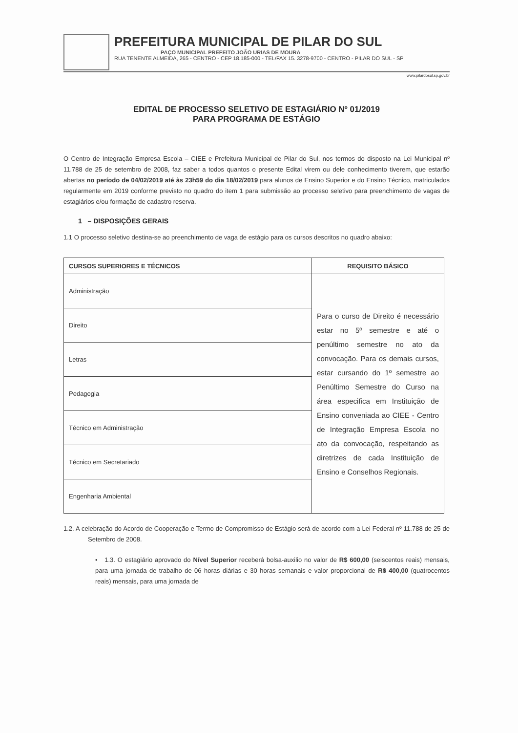PREFEITURA MUNICIPAL DE PILAR DO SUL
PAÇO MUNICIPAL PREFEITO JOÃO URIAS DE MOURA
RUA TENENTE ALMEIDA, 265 - CENTRO - CEP 18.185-000 - TEL/FAX 15. 3278-9700 - CENTRO - PILAR DO SUL - SP
www.pilardosul.sp.gov.br
EDITAL DE PROCESSO SELETIVO DE ESTAGIÁRIO Nº 01/2019
PARA PROGRAMA DE ESTÁGIO
O Centro de Integração Empresa Escola – CIEE e Prefeitura Municipal de Pilar do Sul, nos termos do disposto na Lei Municipal nº 11.788 de 25 de setembro de 2008, faz saber a todos quantos o presente Edital virem ou dele conhecimento tiverem, que estarão abertas no período de 04/02/2019 até às 23h59 do dia 18/02/2019 para alunos de Ensino Superior e do Ensino Técnico, matriculados regularmente em 2019 conforme previsto no quadro do item 1 para submissão ao processo seletivo para preenchimento de vagas de estagiários e/ou formação de cadastro reserva.
1 – DISPOSIÇÕES GERAIS
1.1 O processo seletivo destina-se ao preenchimento de vaga de estágio para os cursos descritos no quadro abaixo:
| CURSOS SUPERIORES E TÉCNICOS | REQUISITO BÁSICO |
| --- | --- |
| Administração | Para o curso de Direito é necessário estar no 5º semestre e até o penúltimo semestre no ato da convocação. Para os demais cursos, estar cursando do 1º semestre ao Penúltimo Semestre do Curso na área especifica em Instituição de Ensino conveniada ao CIEE - Centro de Integração Empresa Escola no ato da convocação, respeitando as diretrizes de cada Instituição de Ensino e Conselhos Regionais. |
| Direito | |
| Letras | |
| Pedagogia | |
| Técnico em Administração | |
| Técnico em Secretariado | |
| Engenharia Ambiental | |
1.2. A celebração do Acordo de Cooperação e Termo de Compromisso de Estágio será de acordo com a Lei Federal nº 11.788 de 25 de Setembro de 2008.
• 1.3. O estagiário aprovado do Nível Superior receberá bolsa-auxilio no valor de R$ 600,00 (seiscentos reais) mensais, para uma jornada de trabalho de 06 horas diárias e 30 horas semanais e valor proporcional de R$ 400,00 (quatrocentos reais) mensais, para uma jornada de